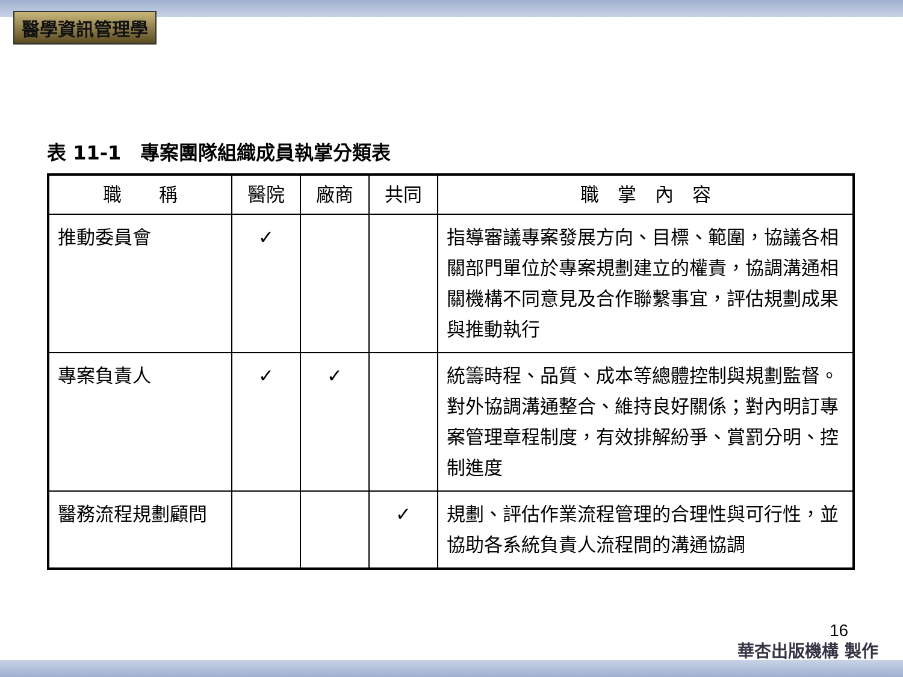醫學資訊管理學
表 11-1　專案團隊組織成員執掌分類表
| 職 稱 | 醫院 | 廠商 | 共同 | 職 掌 內 容 |
| --- | --- | --- | --- | --- |
| 推動委員會 | ✓ | | | 指導審議專案發展方向、目標、範圍，協議各相關部門單位於專案規劃建立的權責，協調溝通相關機構不同意見及合作聯繫事宜，評估規劃成果與推動執行 |
| 專案負責人 | ✓ | ✓ | | 統籌時程、品質、成本等總體控制與規劃監督。對外協調溝通整合、維持良好關係；對內明訂專案管理章程制度，有效排解紛爭、賞罰分明、控制進度 |
| 醫務流程規劃顧問 | | | ✓ | 規劃、評估作業流程管理的合理性與可行性，並協助各系統負責人流程間的溝通協調 |
16
華杏出版機構 製作